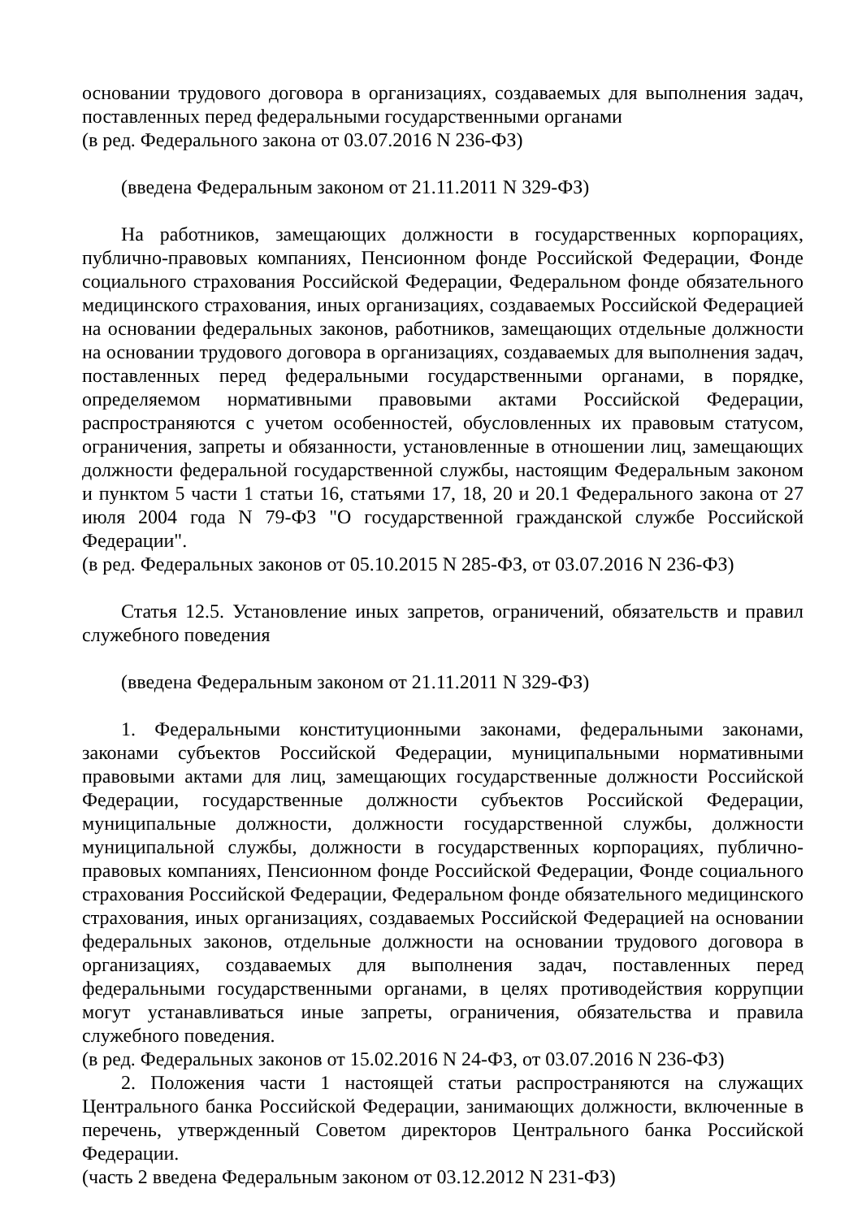основании трудового договора в организациях, создаваемых для выполнения задач, поставленных перед федеральными государственными органами
(в ред. Федерального закона от 03.07.2016 N 236-ФЗ)
(введена Федеральным законом от 21.11.2011 N 329-ФЗ)
На работников, замещающих должности в государственных корпорациях, публично-правовых компаниях, Пенсионном фонде Российской Федерации, Фонде социального страхования Российской Федерации, Федеральном фонде обязательного медицинского страхования, иных организациях, создаваемых Российской Федерацией на основании федеральных законов, работников, замещающих отдельные должности на основании трудового договора в организациях, создаваемых для выполнения задач, поставленных перед федеральными государственными органами, в порядке, определяемом нормативными правовыми актами Российской Федерации, распространяются с учетом особенностей, обусловленных их правовым статусом, ограничения, запреты и обязанности, установленные в отношении лиц, замещающих должности федеральной государственной службы, настоящим Федеральным законом и пунктом 5 части 1 статьи 16, статьями 17, 18, 20 и 20.1 Федерального закона от 27 июля 2004 года N 79-ФЗ "О государственной гражданской службе Российской Федерации".
(в ред. Федеральных законов от 05.10.2015 N 285-ФЗ, от 03.07.2016 N 236-ФЗ)
Статья 12.5. Установление иных запретов, ограничений, обязательств и правил служебного поведения
(введена Федеральным законом от 21.11.2011 N 329-ФЗ)
1. Федеральными конституционными законами, федеральными законами, законами субъектов Российской Федерации, муниципальными нормативными правовыми актами для лиц, замещающих государственные должности Российской Федерации, государственные должности субъектов Российской Федерации, муниципальные должности, должности государственной службы, должности муниципальной службы, должности в государственных корпорациях, публично-правовых компаниях, Пенсионном фонде Российской Федерации, Фонде социального страхования Российской Федерации, Федеральном фонде обязательного медицинского страхования, иных организациях, создаваемых Российской Федерацией на основании федеральных законов, отдельные должности на основании трудового договора в организациях, создаваемых для выполнения задач, поставленных перед федеральными государственными органами, в целях противодействия коррупции могут устанавливаться иные запреты, ограничения, обязательства и правила служебного поведения.
(в ред. Федеральных законов от 15.02.2016 N 24-ФЗ, от 03.07.2016 N 236-ФЗ)
2. Положения части 1 настоящей статьи распространяются на служащих Центрального банка Российской Федерации, занимающих должности, включенные в перечень, утвержденный Советом директоров Центрального банка Российской Федерации.
(часть 2 введена Федеральным законом от 03.12.2012 N 231-ФЗ)